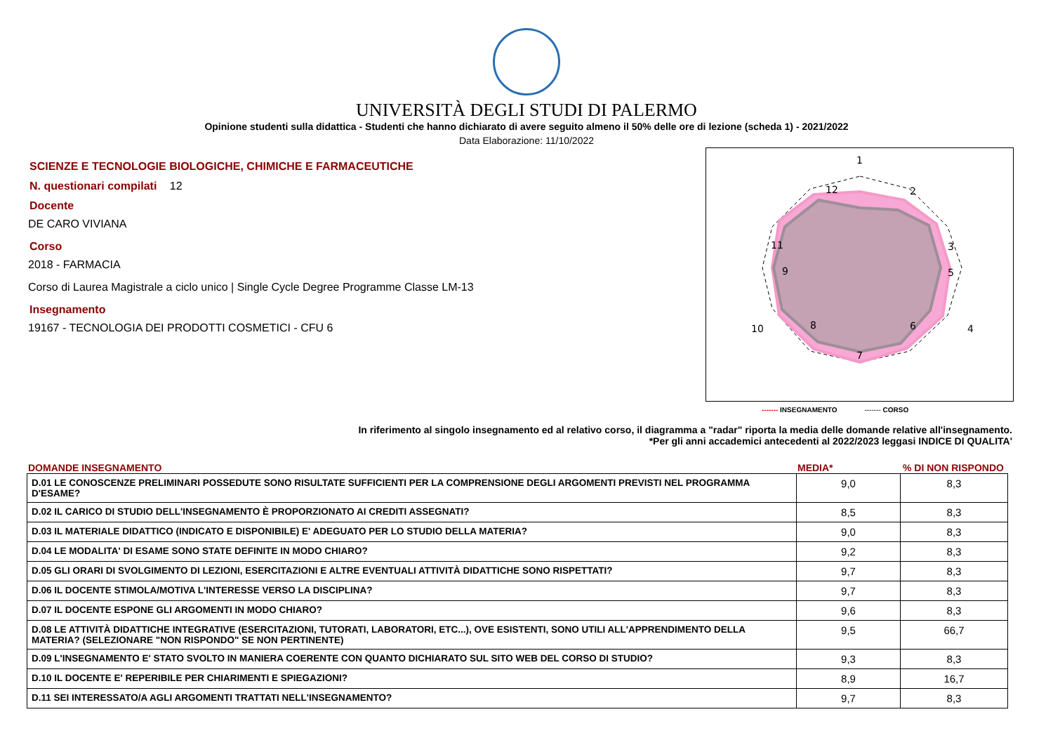UNIVERSITÀ DEGLI STUDI DI PALERMO
Opinione studenti sulla didattica - Studenti che hanno dichiarato di avere seguito almeno il 50% delle ore di lezione (scheda 1) - 2021/2022
Data Elaborazione: 11/10/2022
SCIENZE E TECNOLOGIE BIOLOGICHE, CHIMICHE E FARMACEUTICHE
N. questionari compilati 12
Docente
DE CARO VIVIANA
Corso
2018 - FARMACIA
Corso di Laurea Magistrale a ciclo unico | Single Cycle Degree Programme Classe LM-13
Insegnamento
19167 - TECNOLOGIA DEI PRODOTTI COSMETICI - CFU 6
1
2
3
4
5
6
7
8
9
10
11
12
------- INSEGNAMENTO ------- CORSO
In riferimento al singolo insegnamento ed al relativo corso, il diagramma a "radar" riporta la media delle domande relative all'insegnamento.
*Per gli anni accademici antecedenti al 2022/2023 leggasi INDICE DI QUALITA'
DOMANDE INSEGNAMENTO MEDIA*% DI NON RISPONDO
| D.01 LE CONOSCENZE PRELIMINARI POSSEDUTE SONO RISULTATE SUFFICIENTI PER LA COMPRENSIONE DEGLI ARGOMENTI PREVISTI NEL PROGRAMMA D'ESAME? | 9,0 | 8,3 |
| D.02 IL CARICO DI STUDIO DELL'INSEGNAMENTO È PROPORZIONATO AI CREDITI ASSEGNATI? | 8,5 | 8,3 |
| D.03 IL MATERIALE DIDATTICO (INDICATO E DISPONIBILE) E' ADEGUATO PER LO STUDIO DELLA MATERIA? | 9,0 | 8,3 |
| D.04 LE MODALITA' DI ESAME SONO STATE DEFINITE IN MODO CHIARO? | 9,2 | 8,3 |
| D.05 GLI ORARI DI SVOLGIMENTO DI LEZIONI, ESERCITAZIONI E ALTRE EVENTUALI ATTIVITÀ DIDATTICHE SONO RISPETTATI? | 9,7 | 8,3 |
| D.06 IL DOCENTE STIMOLA/MOTIVA L'INTERESSE VERSO LA DISCIPLINA? | 9,7 | 8,3 |
| D.07 IL DOCENTE ESPONE GLI ARGOMENTI IN MODO CHIARO? | 9,6 | 8,3 |
| D.08 LE ATTIVITÀ DIDATTICHE INTEGRATIVE (ESERCITAZIONI, TUTORATI, LABORATORI, ETC...), OVE ESISTENTI, SONO UTILI ALL'APPRENDIMENTO DELLA MATERIA? (SELEZIONARE "NON RISPONDO" SE NON PERTINENTE) | 9,5 | 66,7 |
| D.09 L'INSEGNAMENTO E' STATO SVOLTO IN MANIERA COERENTE CON QUANTO DICHIARATO SUL SITO WEB DEL CORSO DI STUDIO? | 9,3 | 8,3 |
| D.10 IL DOCENTE E' REPERIBILE PER CHIARIMENTI E SPIEGAZIONI? | 8,9 | 16,7 |
| D.11 SEI INTERESSATO/A AGLI ARGOMENTI TRATTATI NELL'INSEGNAMENTO? | 9,7 | 8,3 |